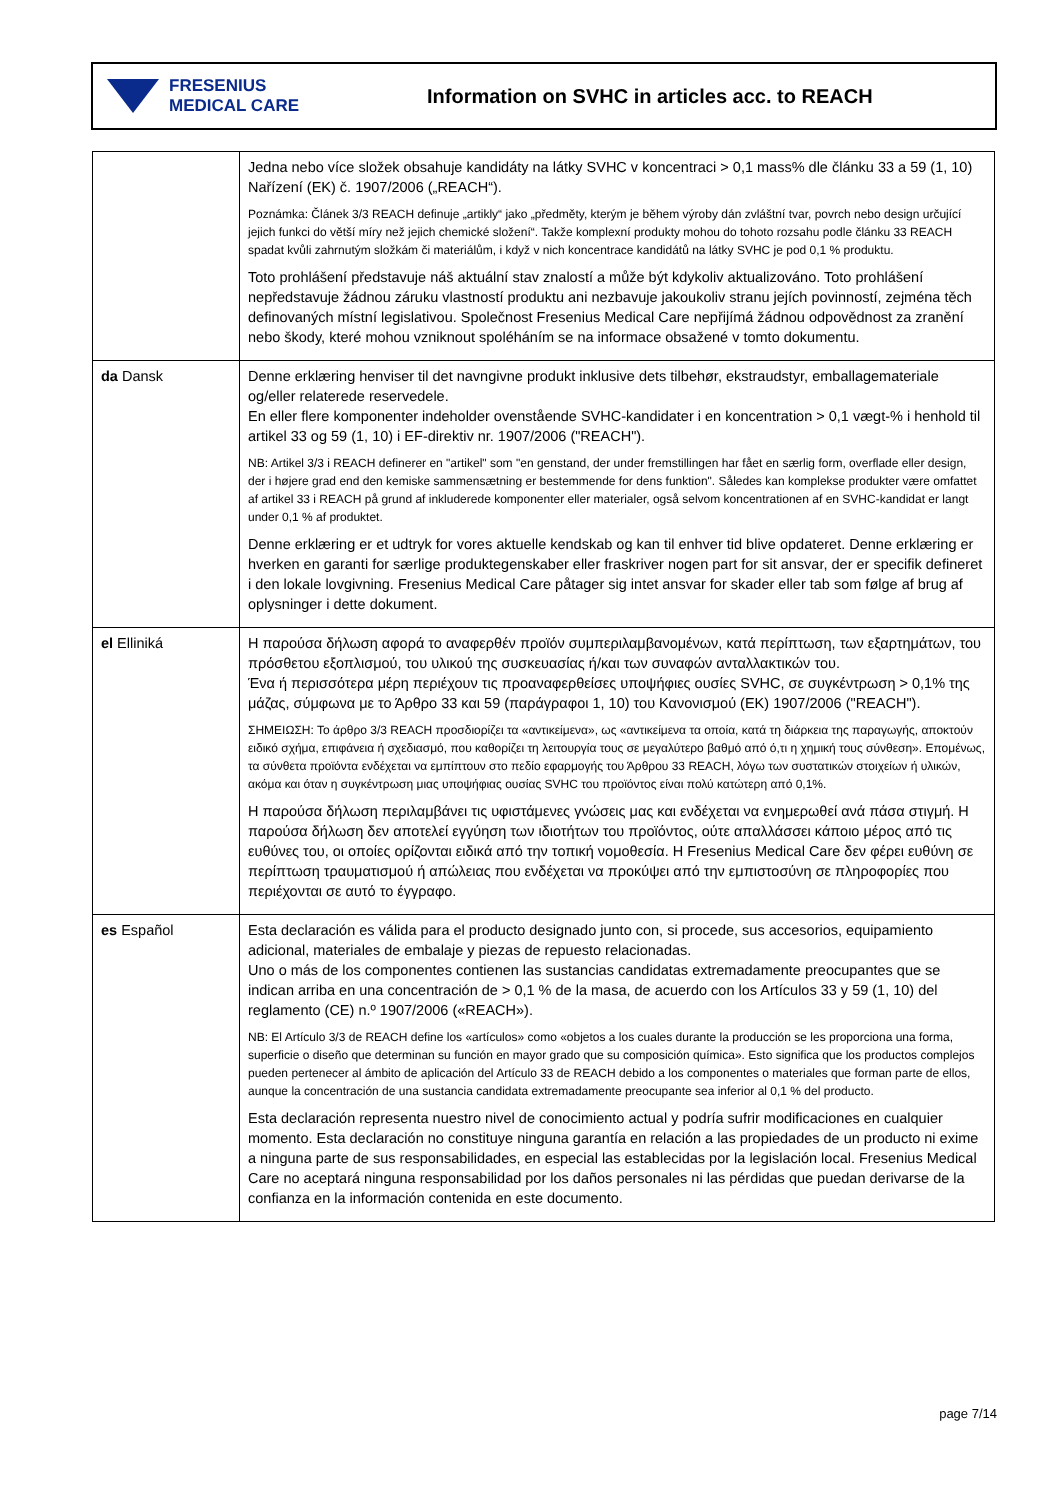FRESENIUS
MEDICAL CARE
Information on SVHC in articles acc. to REACH
| | Jedna nebo více složek obsahuje kandidáty na látky SVHC v koncentraci > 0,1 mass% dle článku 33 a 59 (1, 10) Nařízení (EK) č. 1907/2006 („REACH“). Poznámka: Článek 3/3 REACH definuje „artikly“ jako „předměty, kterým je během výroby dán zvláštní tvar, povrch nebo design určující jejich funkci do větší míry než jejich chemické složení“. Takže komplexní produkty mohou do tohoto rozsahu podle článku 33 REACH spadat kvůli zahrnutým složkám či materiálům, i když v nich koncentrace kandidátů na látky SVHC je pod 0,1 % produktu. Toto prohlášení představuje náš aktuální stav znalostí a může být kdykoliv aktualizováno. Toto prohlášení nepředstavuje žádnou záruku vlastností produktu ani nezbavuje jakoukoliv stranu jejích povinností, zejména těch definovaných místní legislativou. Společnost Fresenius Medical Care nepřijímá žádnou odpovědnost za zranění nebo škody, které mohou vzniknout spoléháním se na informace obsažené v tomto dokumentu. |
| da Dansk | Denne erklæring henviser til det navngivne produkt inklusive dets tilbehør, ekstraudstyr, emballagemateriale og/eller relaterede reservedele. En eller flere komponenter indeholder ovenstående SVHC-kandidater i en koncentration > 0,1 vægt-% i henhold til artikel 33 og 59 (1, 10) i EF-direktiv nr. 1907/2006 ("REACH"). NB: Artikel 3/3 i REACH definerer en "artikel" som "en genstand, der under fremstillingen har fået en særlig form, overflade eller design, der i højere grad end den kemiske sammensætning er bestemmende for dens funktion". Således kan komplekse produkter være omfattet af artikel 33 i REACH på grund af inkluderede komponenter eller materialer, også selvom koncentrationen af en SVHC-kandidat er langt under 0,1 % af produktet. Denne erklæring er et udtryk for vores aktuelle kendskab og kan til enhver tid blive opdateret. Denne erklæring er hverken en garanti for særlige produktegenskaber eller fraskriver nogen part for sit ansvar, der er specifik defineret i den lokale lovgivning. Fresenius Medical Care påtager sig intet ansvar for skader eller tab som følge af brug af oplysninger i dette dokument. |
| el Elliniká | Η παρούσα δήλωση αφορά το αναφερθέν προϊόν συμπεριλαμβανομένων, κατά περίπτωση, των εξαρτημάτων, του πρόσθετου εξοπλισμού, του υλικού της συσκευασίας ή/και των συναφών ανταλλακτικών του. Ένα ή περισσότερα μέρη περιέχουν τις προαναφερθείσες υποψήφιες ουσίες SVHC, σε συγκέντρωση > 0,1% της μάζας, σύμφωνα με το Άρθρο 33 και 59 (παράγραφοι 1, 10) του Κανονισμού (ΕΚ) 1907/2006 ("REACH"). ΣΗΜΕΙΩΣΗ: Το άρθρο 3/3 REACH προσδιορίζει τα «αντικείμενα», ως «αντικείμενα τα οποία, κατά τη διάρκεια της παραγωγής, αποκτούν ειδικό σχήμα, επιφάνεια ή σχεδιασμό, που καθορίζει τη λειτουργία τους σε μεγαλύτερο βαθμό από ό,τι η χημική τους σύνθεση». Επομένως, τα σύνθετα προϊόντα ενδέχεται να εμπίπτουν στο πεδίο εφαρμογής του Άρθρου 33 REACH, λόγω των συστατικών στοιχείων ή υλικών, ακόμα και όταν η συγκέντρωση μιας υποψήφιας ουσίας SVHC του προϊόντος είναι πολύ κατώτερη από 0,1%. Η παρούσα δήλωση περιλαμβάνει τις υφιστάμενες γνώσεις μας και ενδέχεται να ενημερωθεί ανά πάσα στιγμή. Η παρούσα δήλωση δεν αποτελεί εγγύηση των ιδιοτήτων του προϊόντος, ούτε απαλλάσσει κάποιο μέρος από τις ευθύνες του, οι οποίες ορίζονται ειδικά από την τοπική νομοθεσία. Η Fresenius Medical Care δεν φέρει ευθύνη σε περίπτωση τραυματισμού ή απώλειας που ενδέχεται να προκύψει από την εμπιστοσύνη σε πληροφορίες που περιέχονται σε αυτό το έγγραφο. |
| es Español | Esta declaración es válida para el producto designado junto con, si procede, sus accesorios, equipamiento adicional, materiales de embalaje y piezas de repuesto relacionadas. Uno o más de los componentes contienen las sustancias candidatas extremadamente preocupantes que se indican arriba en una concentración de > 0,1 % de la masa, de acuerdo con los Artículos 33 y 59 (1, 10) del reglamento (CE) n.º 1907/2006 («REACH»). NB: El Artículo 3/3 de REACH define los «artículos» como «objetos a los cuales durante la producción se les proporciona una forma, superficie o diseño que determinan su función en mayor grado que su composición química». Esto significa que los productos complejos pueden pertenecer al ámbito de aplicación del Artículo 33 de REACH debido a los componentes o materiales que forman parte de ellos, aunque la concentración de una sustancia candidata extremadamente preocupante sea inferior al 0,1 % del producto. Esta declaración representa nuestro nivel de conocimiento actual y podría sufrir modificaciones en cualquier momento. Esta declaración no constituye ninguna garantía en relación a las propiedades de un producto ni exime a ninguna parte de sus responsabilidades, en especial las establecidas por la legislación local. Fresenius Medical Care no aceptará ninguna responsabilidad por los daños personales ni las pérdidas que puedan derivarse de la confianza en la información contenida en este documento. |
page 7/14